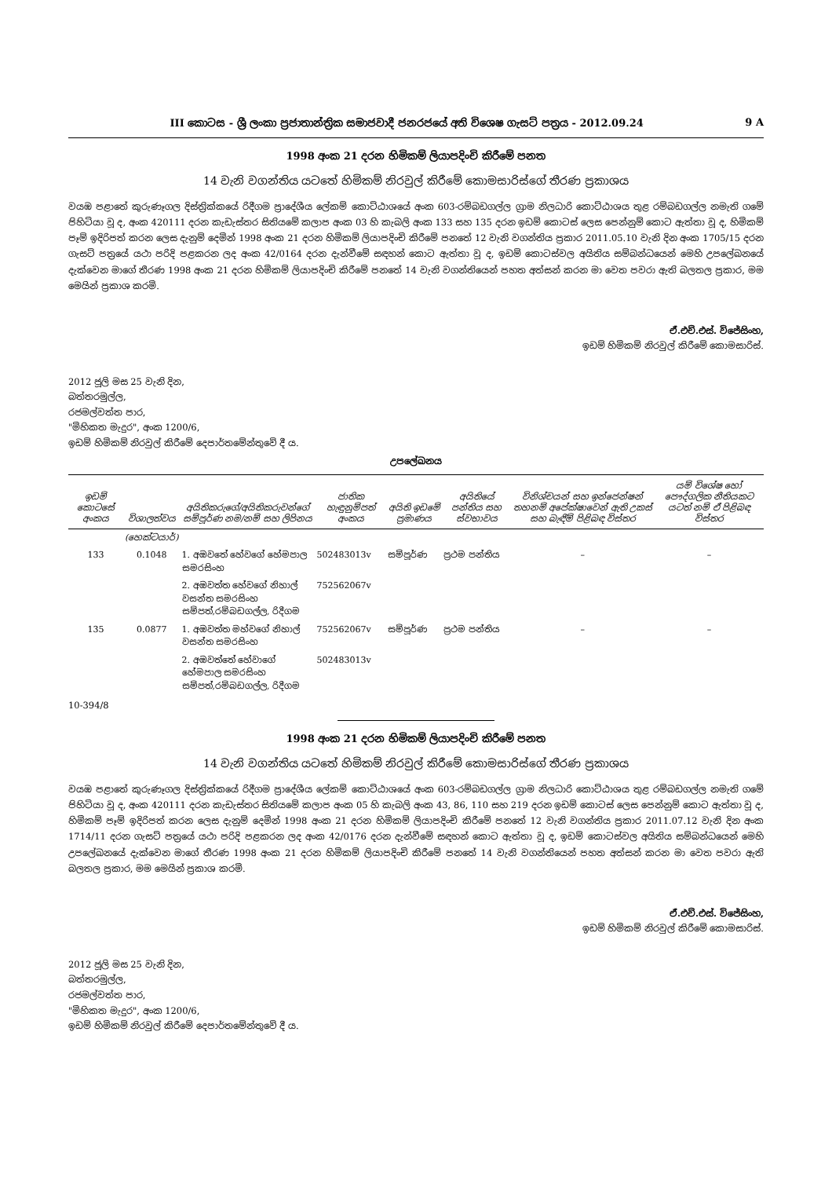III කොටස - ශ්‍රී ලංකා ප්‍රජාතාන්ත්‍රික සමාජවාදී ජනරජයේ අති විශෙෂ ගැසට් පත්‍රය - 2012.09.24 9 A
1998 අංක 21 දරන හිමිකම් ලියාපදිංචි කිරීමේ පනත
14 වැනි වගන්තිය යටතේ හිමිකම් නිරවුල් කිරීමේ කොමසාරිස්ගේ තීරණ ප්‍රකාශය
වයඹ පළාතේ කුරුණෑගල දිස්ත්‍රික්කයේ රිදීගම ප්‍රාදේශීය ලේකම් කොට්ඨාශයේ අංක 603-රම්බඩගල්ල ග්‍රාම නිලධාරි කොට්ඨාශය තුළ රම්බඩගල්ල නමැති ගමේ පිහිටියා වූ ද, අංක 420111 දරන කැඩැස්තර සිතියමේ කලාප අංක 03 හි කැබලි අංක 133 සහ 135 දරන ඉඩම් කොටස් ලෙස පෙන්නුම් කොට ඇත්තා වූ ද, හිමිකම් පෑම් ඉදිරිපත් කරන ලෙස දැනුම් දෙමින් 1998 අංක 21 දරන හිමිකම් ලියාපදිංචි කිරීමේ පනතේ 12 වැනි වගන්තිය ප්‍රකාර 2011.05.10 වැනි දින අංක 1705/15 දරන ගැසට් පත්‍රයේ යථා පරිදි පළකරන ලද අංක 42/0164 දරන දැන්වීමේ සඳහන් කොට ඇත්තා වූ ද, ඉඩම් කොටස්වල අයිතිය සම්බන්ධයෙන් මෙහි උපලේඛනයේ දැක්වෙන මාගේ තීරණ 1998 අංක 21 දරන හිමිකම් ලියාපදිංචි කිරීමේ පනතේ 14 වැනි වගන්තියෙන් පහත අත්සන් කරන මා වෙත පවරා ඇති බලතල ප්‍රකාර, මම මෙයින් ප්‍රකාශ කරමි.
ඒ.එච්.එස්. විජේසිංහ,
ඉඩම් හිමිකම් නිරවුල් කිරීමේ කොමසාරිස්.
2012 ජූලි මස 25 වැනි දින,
බත්තරමුල්ල,
රජමල්වත්ත පාර,
"මිහිකත මැදුර", අංක 1200/6,
ඉඩම් හිමිකම් නිරවුල් කිරීමේ දෙපාර්තමේන්තුවේ දී ය.
උපලේඛනය
| ඉඩම් කොටසේ අංකය | විශාලත්වය | අයිතිකරුගේ/අයිතිකරුවන්ගේ සම්පූර්ණ නම/නම් සහ ලිපිනය | ජාතික හැඳුනුම්පත් අංකය | අයිති ඉඩමේ ප්‍රමාණය | අයිතියේ පන්තිය සහ ස්වභාවය | විනිශ්චයන් සහ ඉන්ජෙන්ෂන් තහනම් අපේක්ෂාවෙන් ඇති උකස් සහ බැඳීම් පිළිබඳ විස්තර | යම් විශේෂ හෝ පෞද්ගලික නීතියකට යටත් නම් ඒ පිළිබඳ විස්තර |
| --- | --- | --- | --- | --- | --- | --- | --- |
| | (හෙක්ටයාර්) | | | | | | |
| 133 | 0.1048 | 1. අඹවතේ හේවගේ හේමපාල සමරසිංහ | 502483013v | සම්පූර්ණ | ප්‍රථම පන්තිය | – | – |
| | | 2. අඹවත්ත හේවගේ නිහාල් වසන්ත සමරසිංහ සම්පත්,රම්බඩගල්ල, රිදීගම | 752562067v | | | | |
| 135 | 0.0877 | 1. අඹවත්ත මහ්වගේ නිහාල් වසන්ත සමරසිංහ | 752562067v | සම්පූර්ණ | ප්‍රථම පන්තිය | – | – |
| | | 2. අඹවත්තේ හේවාගේ හේමපාල සමරසිංහ සම්පත්,රම්බඩගල්ල, රිදීගම | 502483013v | | | | |
10-394/8
1998 අංක 21 දරන හිමිකම් ලියාපදිංචි කිරීමේ පනත
14 වැනි වගන්තිය යටතේ හිමිකම් නිරවුල් කිරීමේ කොමසාරිස්ගේ තීරණ ප්‍රකාශය
වයඹ පළාතේ කුරුණෑගල දිස්ත්‍රික්කයේ රිදීගම ප්‍රාදේශීය ලේකම් කොට්ඨාශයේ අංක 603-රම්බඩගල්ල ග්‍රාම නිලධාරි කොට්ඨාශය තුළ රම්බඩගල්ල නමැති ගමේ පිහිටියා වූ ද, අංක 420111 දරන කැඩැස්තර සිතියමේ කලාප අංක 05 හි කැබලි අංක 43, 86, 110 සහ 219 දරන ඉඩම් කොටස් ලෙස පෙන්නුම් කොට ඇත්තා වූ ද, හිමිකම් පෑම් ඉදිරිපත් කරන ලෙස දැනුම් දෙමින් 1998 අංක 21 දරන හිමිකම් ලියාපදිංචි කිරීමේ පනතේ 12 වැනි වගන්තිය ප්‍රකාර 2011.07.12 වැනි දින අංක 1714/11 දරන ගැසට් පත්‍රයේ යථා පරිදි පළකරන ලද අංක 42/0176 දරන දැන්වීමේ සඳහන් කොට ඇත්තා වූ ද, ඉඩම් කොටස්වල අයිතිය සම්බන්ධයෙන් මෙහි උපලේඛනයේ දැක්වෙන මාගේ තීරණ 1998 අංක 21 දරන හිමිකම් ලියාපදිංචි කිරීමේ පනතේ 14 වැනි වගන්තියෙන් පහත අත්සන් කරන මා වෙත පවරා ඇති බලතල ප්‍රකාර, මම මෙයින් ප්‍රකාශ කරමි.
ඒ.එච්.එස්. විජේසිංහ,
ඉඩම් හිමිකම් නිරවුල් කිරීමේ කොමසාරිස්.
2012 ජූලි මස 25 වැනි දින,
බත්තරමුල්ල,
රජමල්වත්ත පාර,
"මිහිකත මැදුර", අංක 1200/6,
ඉඩම් හිමිකම් නිරවුල් කිරීමේ දෙපාර්තමේන්තුවේ දී ය.